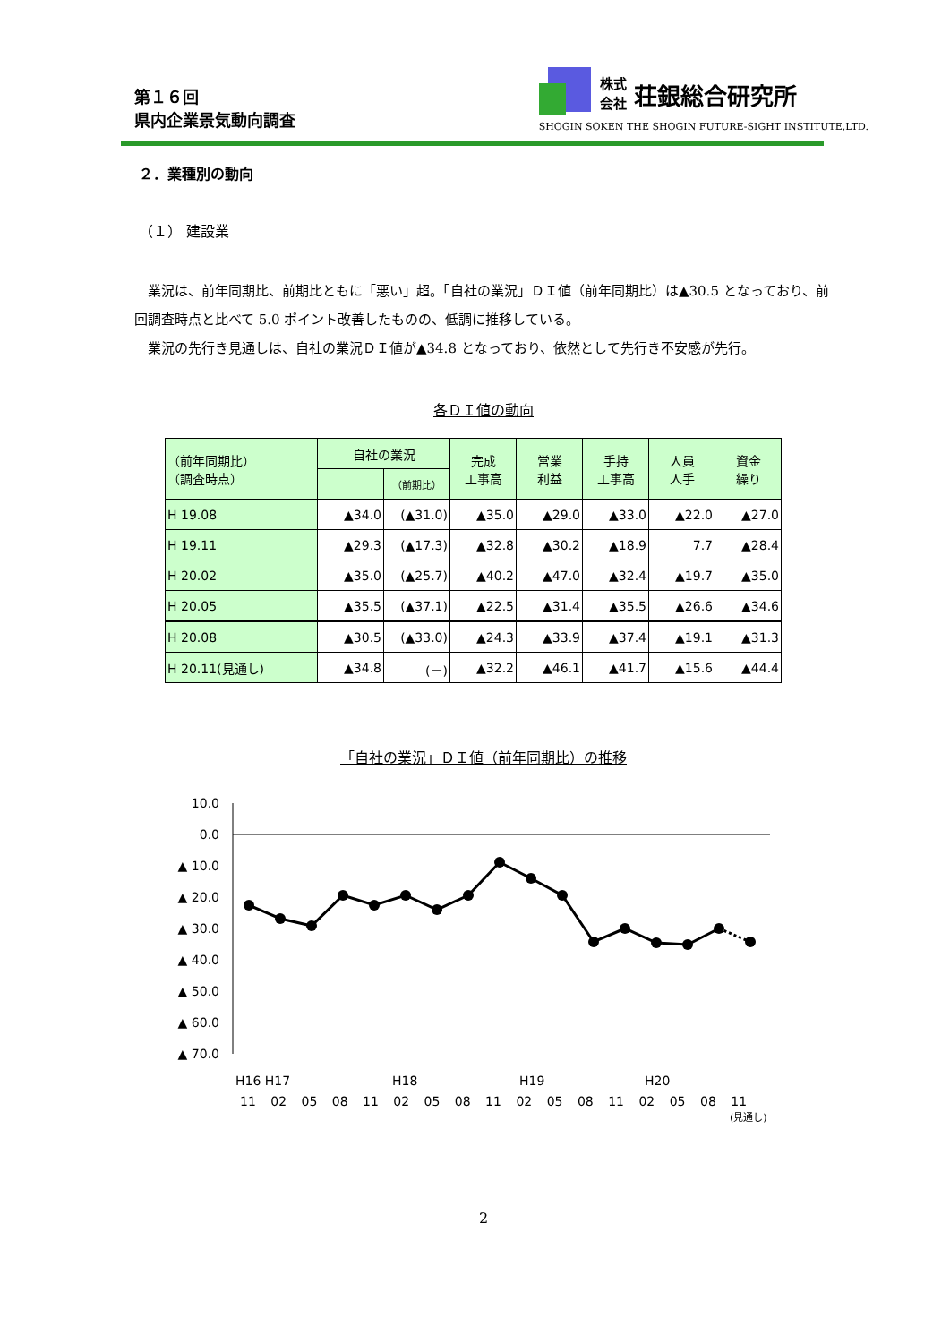第１６回
県内企業景気動向調査
株式
会社 荘銀総合研究所
SHOGIN SOKEN THE SHOGIN FUTURE-SIGHT INSTITUTE,LTD.
２．業種別の動向
（１） 建設業
業況は、前年同期比、前期比ともに「悪い」超。「自社の業況」ＤＩ値（前年同期比）は▲30.5 となっており、前回調査時点と比べて 5.0 ポイント改善したものの、低調に推移している。
業況の先行き見通しは、自社の業況ＤＩ値が▲34.8 となっており、依然として先行き不安感が先行。
各ＤＩ値の動向
| （前年同期比） （調査時点） | 自社の業況 | | 完成 工事高 | 営業 利益 | 手持 工事高 | 人員 人手 | 資金 繰り |
| --- | --- | --- | --- | --- | --- | --- | --- |
| | | （前期比） | | | | | |
| H 19.08 | ▲34.0 | (▲31.0) | ▲35.0 | ▲29.0 | ▲33.0 | ▲22.0 | ▲27.0 |
| H 19.11 | ▲29.3 | (▲17.3) | ▲32.8 | ▲30.2 | ▲18.9 | 7.7 | ▲28.4 |
| H 20.02 | ▲35.0 | (▲25.7) | ▲40.2 | ▲47.0 | ▲32.4 | ▲19.7 | ▲35.0 |
| H 20.05 | ▲35.5 | (▲37.1) | ▲22.5 | ▲31.4 | ▲35.5 | ▲26.6 | ▲34.6 |
| H 20.08 | ▲30.5 | (▲33.0) | ▲24.3 | ▲33.9 | ▲37.4 | ▲19.1 | ▲31.3 |
| H 20.11(見通し) | ▲34.8 | (－) | ▲32.2 | ▲46.1 | ▲41.7 | ▲15.6 | ▲44.4 |
「自社の業況」ＤＩ値（前年同期比）の推移
10.0
0.0
▲ 10.0
▲ 20.0
▲ 30.0
▲ 40.0
▲ 50.0
▲ 60.0
▲ 70.0
H16 H17
H18
H19
H20
11 02 05 08 11 02 05 08 11 02 05 08 11 02 05 08 11
(見通し)
2